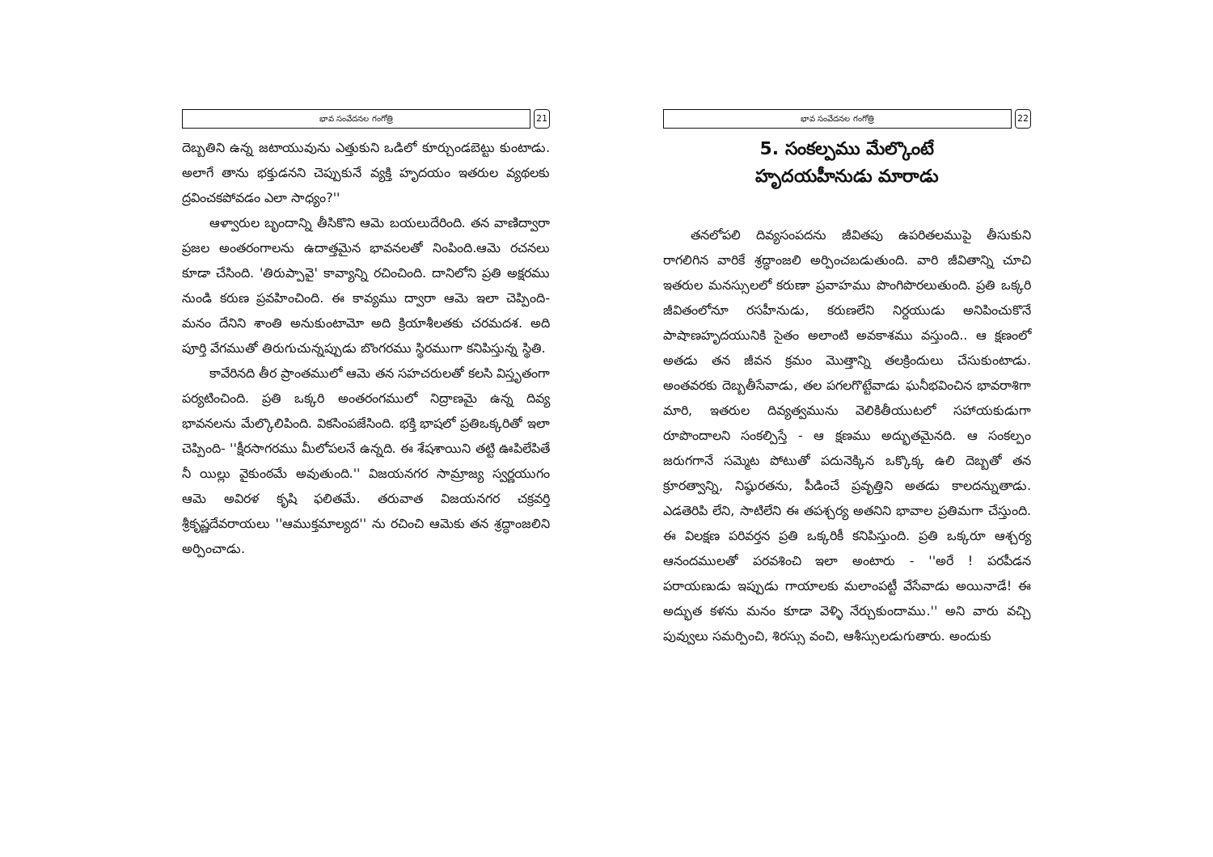భావ సంవేదనల గంగోత్రి 21
దెబ్బతిని ఉన్న జటాయువును ఎత్తుకుని ఒడిలో కూర్చుండబెట్టు కుంటాడు. అలాగే తాను భక్తుడనని చెప్పుకునే వ్యక్తి హృదయం ఇతరుల వ్యథలకు ద్రవించకపోవడం ఎలా సాధ్యం?''
ఆళ్వారుల బృందాన్ని తీసికొని ఆమె బయలుదేరింది. తన వాణిద్వారా ప్రజల అంతరంగాలను ఉదాత్తమైన భావనలతో నింపింది.ఆమె రచనలు కూడా చేసింది. 'తిరుప్పావై' కావ్యాన్ని రచించింది. దానిలోని ప్రతి అక్షరము నుండి కరుణ ప్రవహించింది. ఈ కావ్యము ద్వారా ఆమె ఇలా చెప్పింది- మనం దేనిని శాంతి అనుకుంటామో అది క్రియాశీలతకు చరమదశ. అది పూర్తి వేగముతో తిరుగుచున్నప్పుడు బొంగరము స్థిరముగా కనిపిస్తున్న స్థితి.
కావేరినది తీర ప్రాంతములో ఆమె తన సహచరులతో కలసి విస్తృతంగా పర్యటించింది. ప్రతి ఒక్కరి అంతరంగములో నిద్రాణమై ఉన్న దివ్య భావనలను మేల్కొలిపింది. వికసింపజేసింది. భక్తి భాషలో ప్రతిఒక్కరితో ఇలా చెప్పింది- ''క్షీరసాగరము మీలోపలనే ఉన్నది. ఈ శేషశాయిని తట్టి ఊపిలేపితే నీ యిల్లు వైకుంఠమే అవుతుంది.'' విజయనగర సామ్రాజ్య స్వర్ణయుగం ఆమె అవిరళ కృషి ఫలితమే. తరువాత విజయనగర చక్రవర్తి శ్రీకృష్ణదేవరాయలు ''ఆముక్తమాల్యద'' ను రచించి ఆమెకు తన శ్రద్ధాంజలిని అర్పించాడు.
భావ సంవేదనల గంగోత్రి 22
5. సంకల్పము మేల్కొంటే
హృదయహీనుడు మారాడు
తనలోపలి దివ్యసంపదను జీవితపు ఉపరితలముపై తీసుకుని రాగలిగిన వారికే శ్రద్ధాంజలి అర్పించబడుతుంది. వారి జీవితాన్ని చూచి ఇతరుల మనస్సులలో కరుణా ప్రవాహము పొంగిపొరలుతుంది. ప్రతి ఒక్కరి జీవితంలోనూ రసహీనుడు, కరుణలేని నిర్దయుడు అనిపించుకొనే పాషాణహృదయునికి సైతం అలాంటి అవకాశము వస్తుంది.. ఆ క్షణంలో అతడు తన జీవన క్రమం మొత్తాన్ని తలక్రిందులు చేసుకుంటాడు. అంతవరకు దెబ్బతీసేవాడు, తల పగలగొట్టేవాడు ఘనీభవించిన భావరాశిగా మారి, ఇతరుల దివ్యత్వమును వెలికితీయుటలో సహాయకుడుగా రూపొందాలని సంకల్పిస్తే - ఆ క్షణము అద్భుతమైనది. ఆ సంకల్పం జరుగగానే సమ్మెట పోటుతో పదునెక్కిన ఒక్కొక్క ఉలి దెబ్బతో తన క్రూరత్వాన్ని, నిష్ఠురతను, పీడించే ప్రవృత్తిని అతడు కాలదన్నుతాడు. ఎడతెరిపి లేని, సాటిలేని ఈ తపశ్చర్య అతనిని భావాల ప్రతిమగా చేస్తుంది. ఈ విలక్షణ పరివర్తన ప్రతి ఒక్కరికీ కనిపిస్తుంది. ప్రతి ఒక్కరూ ఆశ్చర్య ఆనందములతో పరవశించి ఇలా అంటారు - ''అరే ! పరపీడన పరాయణుడు ఇప్పుడు గాయాలకు మలాంపట్టీ వేసేవాడు అయినాడే! ఈ అద్భుత కళను మనం కూడా వెళ్ళి నేర్చుకుందాము.'' అని వారు వచ్చి పువ్వులు సమర్పించి, శిరస్సు వంచి, ఆశీస్సులడుగుతారు. అందుకు